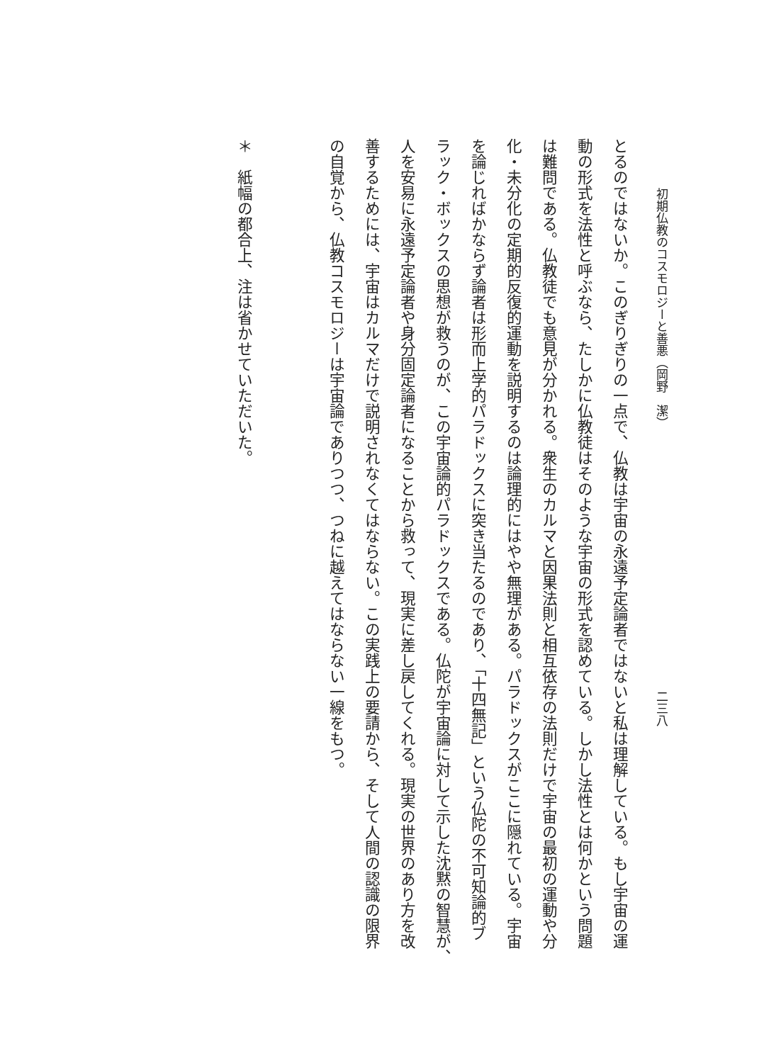初期仏教のコスモロジーと善悪（岡野　潔） 二三八
とるのではないか。このぎりぎりの一点で、仏教は宇宙の永遠予定論者ではないと私は理解している。もし宇宙の運
動の形式を法性と呼ぶなら、たしかに仏教徒はそのような宇宙の形式を認めている。しかし法性とは何かという問題
は難問である。仏教徒でも意見が分かれる。衆生のカルマと因果法則と相互依存の法則だけで宇宙の最初の運動や分
化・未分化の定期的反復的運動を説明するのは論理的にはやや無理がある。パラドックスがここに隠れている。宇宙
を論じればかならず論者は形而上学的パラドックスに突き当たるのであり、「十四無記」という仏陀の不可知論的ブ
ラック・ボックスの思想が救うのが、この宇宙論的パラドックスである。仏陀が宇宙論に対して示した沈黙の智慧が、
人を安易に永遠予定論者や身分固定論者になることから救って、現実に差し戻してくれる。現実の世界のあり方を改
善するためには、宇宙はカルマだけで説明されなくてはならない。この実践上の要請から、そして人間の認識の限界
の自覚から、仏教コスモロジーは宇宙論でありつつ、つねに越えてはならない一線をもつ。
＊　紙幅の都合上、注は省かせていただいた。